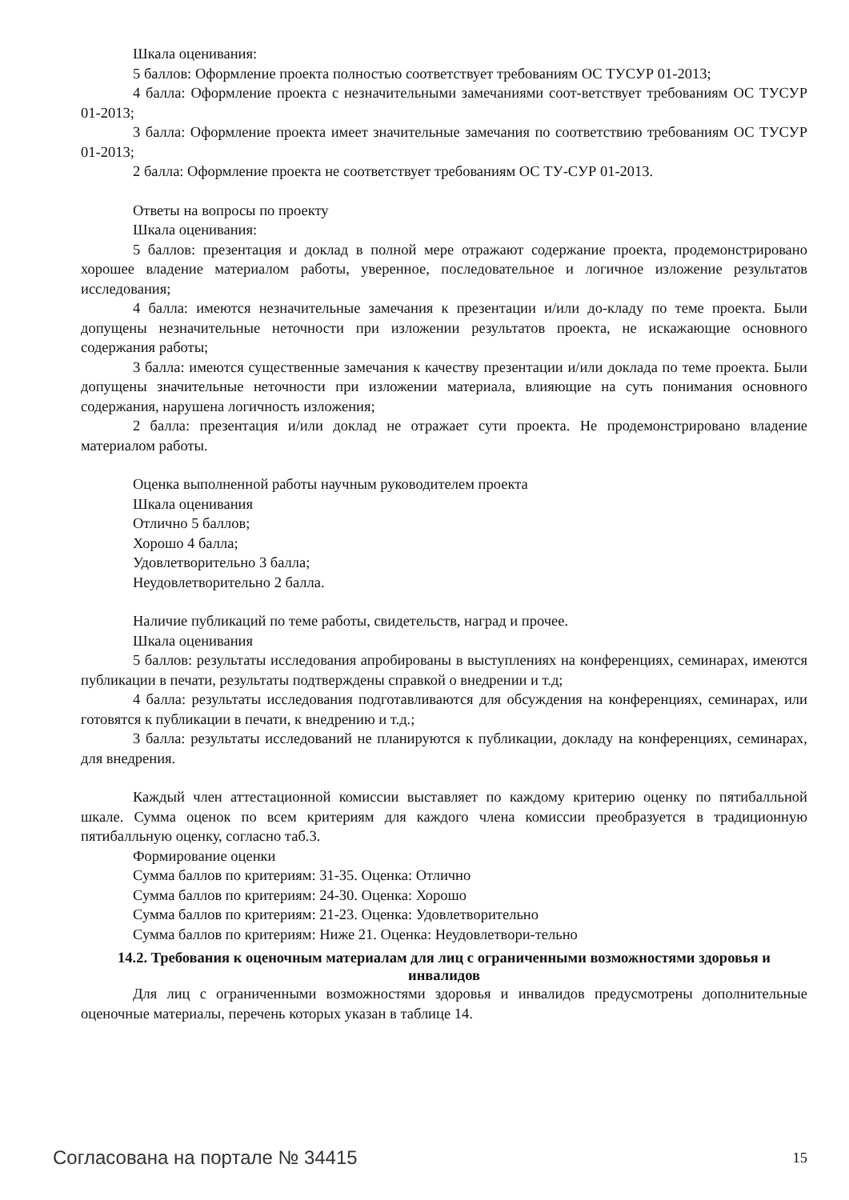Шкала оценивания:
5 баллов: Оформление проекта полностью соответствует требованиям ОС ТУСУР 01-2013;
4 балла: Оформление проекта с незначительными замечаниями соот-ветствует требованиям ОС ТУСУР 01-2013;
3 балла: Оформление проекта имеет значительные замечания по соответствию требованиям ОС ТУСУР 01-2013;
2 балла: Оформление проекта не соответствует требованиям ОС ТУ-СУР 01-2013.
Ответы на вопросы по проекту
Шкала оценивания:
5 баллов: презентация и доклад в полной мере отражают содержание проекта, продемонстрировано хорошее владение материалом работы, уверенное, последовательное и логичное изложение результатов исследования;
4 балла: имеются незначительные замечания к презентации и/или до-кладу по теме проекта. Были допущены незначительные неточности при изложении результатов проекта, не искажающие основного содержания работы;
3 балла: имеются существенные замечания к качеству презентации и/или доклада по теме проекта. Были допущены значительные неточности при изложении материала, влияющие на суть понимания основного содержания, нарушена логичность изложения;
2 балла: презентация и/или доклад не отражает сути проекта. Не продемонстрировано владение материалом работы.
Оценка выполненной работы научным руководителем проекта
Шкала оценивания
Отлично 5 баллов;
Хорошо 4 балла;
Удовлетворительно 3 балла;
Неудовлетворительно 2 балла.
Наличие публикаций по теме работы, свидетельств, наград и прочее.
Шкала оценивания
5 баллов: результаты исследования апробированы в выступлениях на конференциях, семинарах, имеются публикации в печати, результаты подтверждены справкой о внедрении и т.д;
4 балла: результаты исследования подготавливаются для обсуждения на конференциях, семинарах, или готовятся к публикации в печати, к внедрению и т.д.;
3 балла: результаты исследований не планируются к публикации, докладу на конференциях, семинарах, для внедрения.
Каждый член аттестационной комиссии выставляет по каждому критерию оценку по пятибалльной шкале. Сумма оценок по всем критериям для каждого члена комиссии преобразуется в традиционную пятибалльную оценку, согласно таб.3.
Формирование оценки
Сумма баллов по критериям: 31-35. Оценка: Отлично
Сумма баллов по критериям: 24-30. Оценка: Хорошо
Сумма баллов по критериям: 21-23. Оценка: Удовлетворительно
Сумма баллов по критериям: Ниже 21. Оценка: Неудовлетвори-тельно
14.2. Требования к оценочным материалам для лиц с ограниченными возможностями здоровья и инвалидов
Для лиц с ограниченными возможностями здоровья и инвалидов предусмотрены дополнительные оценочные материалы, перечень которых указан в таблице 14.
Согласована на портале № 34415 15